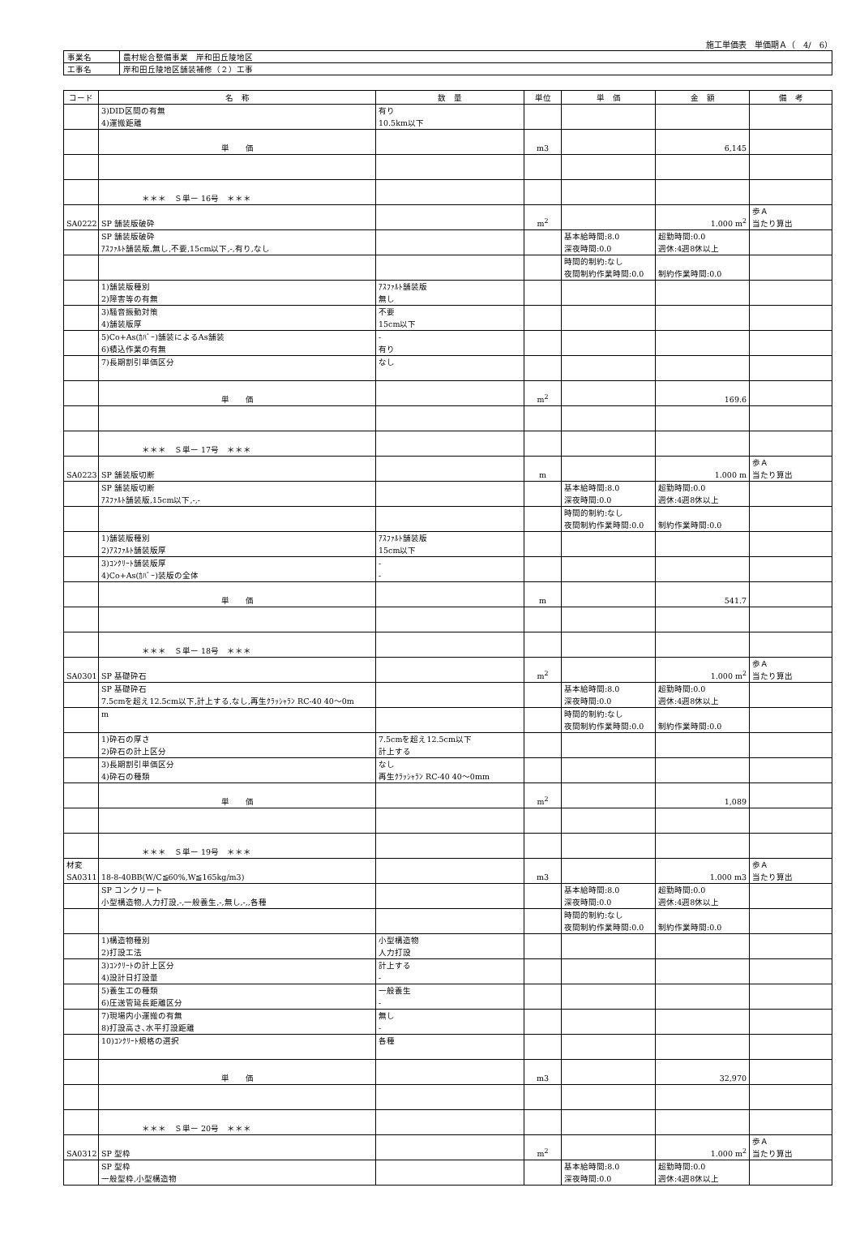施工単価表　単価期Ａ（　4/　6）
| 事業名 | 農村総合整備事業 岸和田丘陵地区 |
| 工事名 | 岸和田丘陵地区舗装補修（２）工事 |
| コード | 名 称 | 数 量 | 単位 | 単 価 | 金 額 | 備 考 |
| --- | --- | --- | --- | --- | --- | --- |
| | 3)DID区間の有無 4)運搬距離 | 有り 10.5km以下 | | | | |
| | 単 価 | | m3 | | 6,145 | |
| | ＊＊＊ Ｓ単ー 16号 ＊＊＊ | | | | | |
| SA0222 | SP 舗装版破砕 | | m<sup>2</sup> | | 1.000 m<sup>2</sup> | 歩Ａ 当たり算出 |
| | SP 舗装版破砕 ｱｽﾌｧﾙﾄ舗装版,無し,不要,15cm以下,-,有り,なし | | | 基本給時間:8.0 深夜時間:0.0 | 超勤時間:0.0 週休:4週8休以上 | |
| | | | | 時間的制約:なし 夜間制約作業時間:0.0 | 制約作業時間:0.0 | |
| | 1)舗装版種別 2)障害等の有無 | ｱｽﾌｧﾙﾄ舗装版 無し | | | | |
| | 3)騒音振動対策 4)舗装版厚 | 不要 15cm以下 | | | | |
| | 5)Co+As(ｶﾊﾞｰ)舗装によるAs舗装 6)積込作業の有無 | - 有り | | | | |
| | 7)長期割引単価区分 | なし | | | | |
| | 単 価 | | m<sup>2</sup> | | 169.6 | |
| | ＊＊＊ Ｓ単ー 17号 ＊＊＊ | | | | | |
| SA0223 | SP 舗装版切断 | | m | | 1.000 m | 歩Ａ 当たり算出 |
| | SP 舗装版切断 ｱｽﾌｧﾙﾄ舗装版,15cm以下,-,- | | | 基本給時間:8.0 深夜時間:0.0 | 超勤時間:0.0 週休:4週8休以上 | |
| | | | | 時間的制約:なし 夜間制約作業時間:0.0 | 制約作業時間:0.0 | |
| | 1)舗装版種別 2)ｱｽﾌｧﾙﾄ舗装版厚 | ｱｽﾌｧﾙﾄ舗装版 15cm以下 | | | | |
| | 3)ｺﾝｸﾘｰﾄ舗装版厚 4)Co+As(ｶﾊﾞｰ)装版の全体 | - - | | | | |
| | 単 価 | | m | | 541.7 | |
| | ＊＊＊ Ｓ単ー 18号 ＊＊＊ | | | | | |
| SA0301 | SP 基礎砕石 | | m<sup>2</sup> | | 1.000 m<sup>2</sup> | 歩Ａ 当たり算出 |
| | SP 基礎砕石 7.5cmを超え12.5cm以下,計上する,なし,再生ｸﾗｯｼｬﾗﾝ RC-40 40～0m | | | 基本給時間:8.0 深夜時間:0.0 | 超勤時間:0.0 週休:4週8休以上 | |
| | m | | | 時間的制約:なし 夜間制約作業時間:0.0 | 制約作業時間:0.0 | |
| | 1)砕石の厚さ 2)砕石の計上区分 | 7.5cmを超え12.5cm以下 計上する | | | | |
| | 3)長期割引単価区分 4)砕石の種類 | なし 再生ｸﾗｯｼｬﾗﾝ RC-40 40～0mm | | | | |
| | 単 価 | | m<sup>2</sup> | | 1,089 | |
| | ＊＊＊ Ｓ単ー 19号 ＊＊＊ | | | | | |
| 材変 SA0311 | 18-8-40BB(W/C≦60%,W≦165kg/m3) | | m3 | | 1.000 m3 | 歩Ａ 当たり算出 |
| | SP コンクリート 小型構造物,人力打設,-,一般養生,-,無し,-,,各種 | | | 基本給時間:8.0 深夜時間:0.0 | 超勤時間:0.0 週休:4週8休以上 | |
| | | | | 時間的制約:なし 夜間制約作業時間:0.0 | 制約作業時間:0.0 | |
| | 1)構造物種別 2)打設工法 | 小型構造物 人力打設 | | | | |
| | 3)ｺﾝｸﾘｰﾄの計上区分 4)設計日打設量 | 計上する - | | | | |
| | 5)養生工の種類 6)圧送管延長距離区分 | 一般養生 - | | | | |
| | 7)現場内小運搬の有無 8)打設高さ､水平打設距離 | 無し - | | | | |
| | 10)ｺﾝｸﾘｰﾄ規格の選択 | 各種 | | | | |
| | 単 価 | | m3 | | 32,970 | |
| | ＊＊＊ Ｓ単ー 20号 ＊＊＊ | | | | | |
| SA0312 | SP 型枠 | | m<sup>2</sup> | | 1.000 m<sup>2</sup> | 歩Ａ 当たり算出 |
| | SP 型枠 一般型枠,小型構造物 | | | 基本給時間:8.0 深夜時間:0.0 | 超勤時間:0.0 週休:4週8休以上 | |